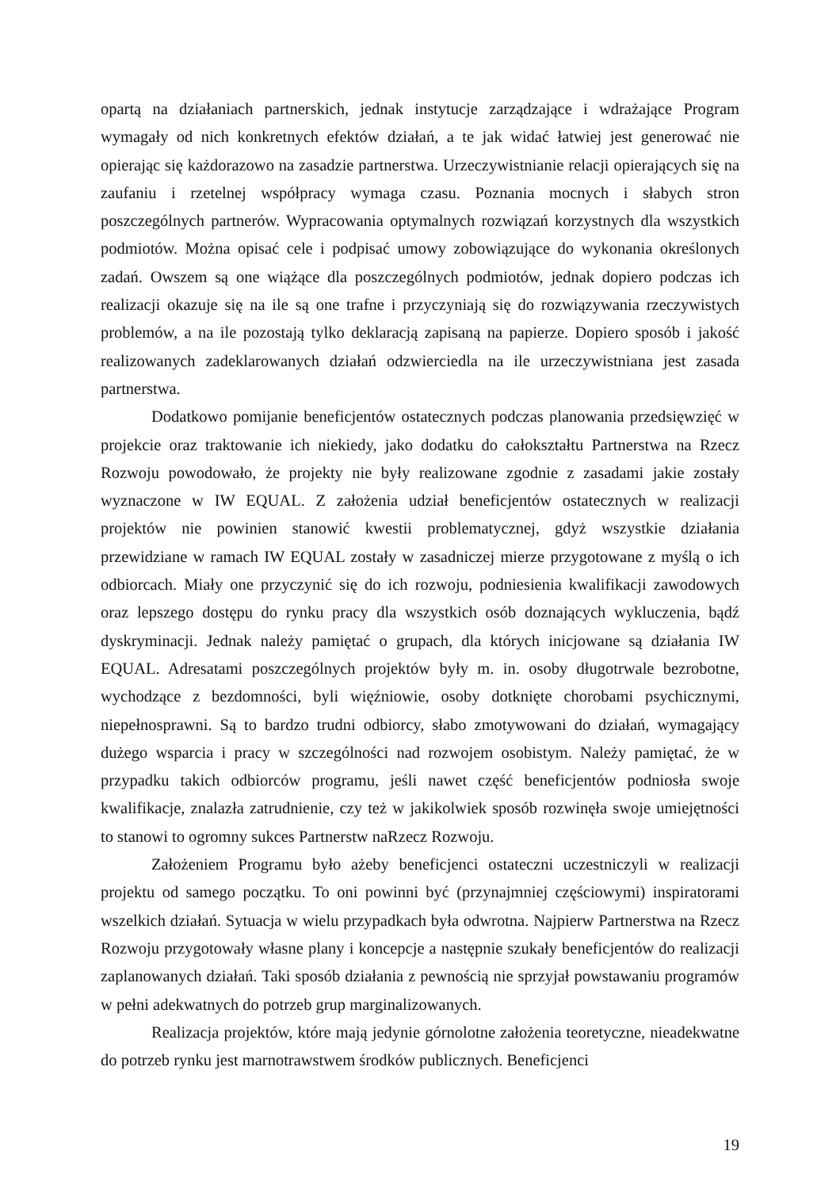opartą na działaniach partnerskich, jednak instytucje zarządzające i wdrażające Program wymagały od nich konkretnych efektów działań, a te jak widać łatwiej jest generować nie opierając się każdorazowo na zasadzie partnerstwa. Urzeczywistnianie relacji opierających się na zaufaniu i rzetelnej współpracy wymaga czasu. Poznania mocnych i słabych stron poszczególnych partnerów. Wypracowania optymalnych rozwiązań korzystnych dla wszystkich podmiotów. Można opisać cele i podpisać umowy zobowiązujące do wykonania określonych zadań. Owszem są one wiążące dla poszczególnych podmiotów, jednak dopiero podczas ich realizacji okazuje się na ile są one trafne i przyczyniają się do rozwiązywania rzeczywistych problemów, a na ile pozostają tylko deklaracją zapisaną na papierze. Dopiero sposób i jakość realizowanych zadeklarowanych działań odzwierciedla na ile urzeczywistniana jest zasada partnerstwa.
Dodatkowo pomijanie beneficjentów ostatecznych podczas planowania przedsięwzięć w projekcie oraz traktowanie ich niekiedy, jako dodatku do całokształtu Partnerstwa na Rzecz Rozwoju powodowało, że projekty nie były realizowane zgodnie z zasadami jakie zostały wyznaczone w IW EQUAL. Z założenia udział beneficjentów ostatecznych w realizacji projektów nie powinien stanowić kwestii problematycznej, gdyż wszystkie działania przewidziane w ramach IW EQUAL zostały w zasadniczej mierze przygotowane z myślą o ich odbiorcach. Miały one przyczynić się do ich rozwoju, podniesienia kwalifikacji zawodowych oraz lepszego dostępu do rynku pracy dla wszystkich osób doznających wykluczenia, bądź dyskryminacji. Jednak należy pamiętać o grupach, dla których inicjowane są działania IW EQUAL. Adresatami poszczególnych projektów były m. in. osoby długotrwale bezrobotne, wychodzące z bezdomności, byli więźniowie, osoby dotknięte chorobami psychicznymi, niepełnosprawni. Są to bardzo trudni odbiorcy, słabo zmotywowani do działań, wymagający dużego wsparcia i pracy w szczególności nad rozwojem osobistym. Należy pamiętać, że w przypadku takich odbiorców programu, jeśli nawet część beneficjentów podniosła swoje kwalifikacje, znalazła zatrudnienie, czy też w jakikolwiek sposób rozwinęła swoje umiejętności to stanowi to ogromny sukces Partnerstw naRzecz Rozwoju.
Założeniem Programu było ażeby beneficjenci ostateczni uczestniczyli w realizacji projektu od samego początku. To oni powinni być (przynajmniej częściowymi) inspiratorami wszelkich działań. Sytuacja w wielu przypadkach była odwrotna. Najpierw Partnerstwa na Rzecz Rozwoju przygotowały własne plany i koncepcje a następnie szukały beneficjentów do realizacji zaplanowanych działań. Taki sposób działania z pewnością nie sprzyjał powstawaniu programów w pełni adekwatnych do potrzeb grup marginalizowanych.
Realizacja projektów, które mają jedynie górnolotne założenia teoretyczne, nieadekwatne do potrzeb rynku jest marnotrawstwem środków publicznych. Beneficjenci
19